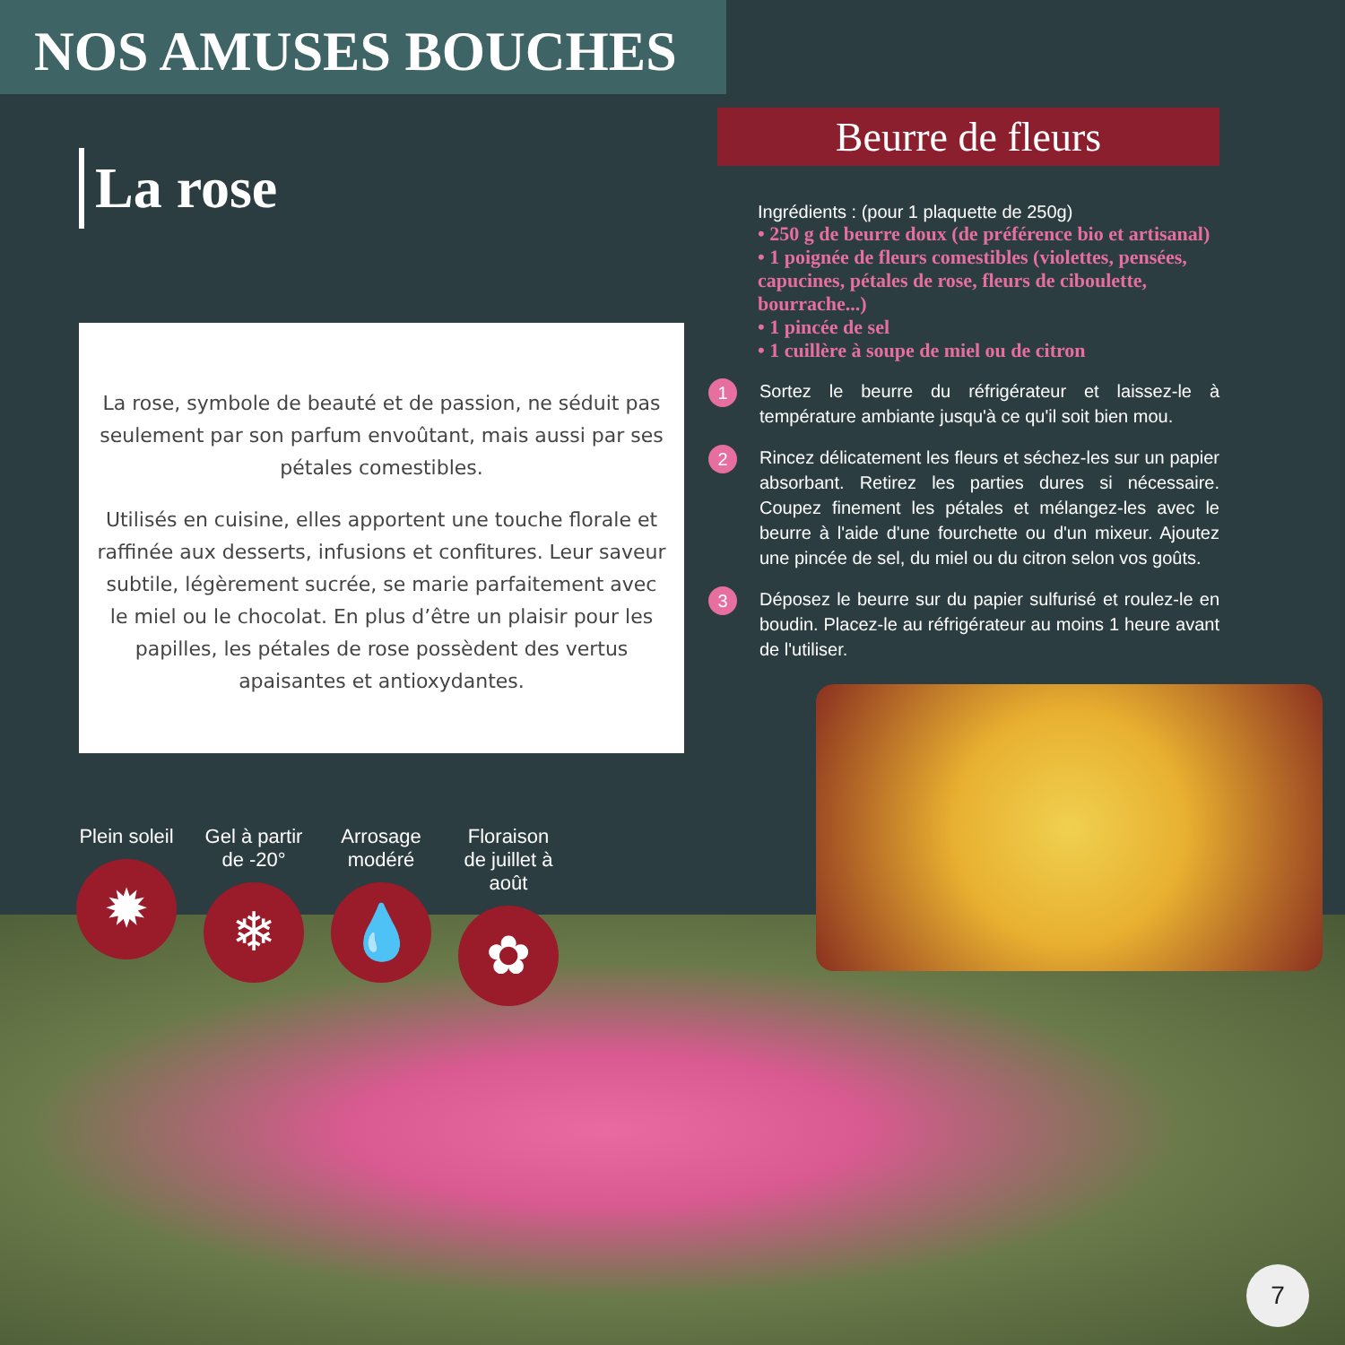NOS AMUSES BOUCHES
La rose
La rose, symbole de beauté et de passion, ne séduit pas seulement par son parfum envoûtant, mais aussi par ses pétales comestibles.
Utilisés en cuisine, elles apportent une touche florale et raffinée aux desserts, infusions et confitures. Leur saveur subtile, légèrement sucrée, se marie parfaitement avec le miel ou le chocolat. En plus d’être un plaisir pour les papilles, les pétales de rose possèdent des vertus apaisantes et antioxydantes.
Plein soleil
✹
Gel à partir de -20°
❄
Arrosage modéré
💧
Floraison de juillet à août
✿
Beurre de fleurs
Ingrédients : (pour 1 plaquette de 250g)
• 250 g de beurre doux (de préférence bio et artisanal)
• 1 poignée de fleurs comestibles (violettes, pensées, capucines, pétales de rose, fleurs de ciboulette, bourrache...)
• 1 pincée de sel
• 1 cuillère à soupe de miel ou de citron
1 Sortez le beurre du réfrigérateur et laissez-le à température ambiante jusqu'à ce qu'il soit bien mou.
2 Rincez délicatement les fleurs et séchez-les sur un papier absorbant. Retirez les parties dures si nécessaire. Coupez finement les pétales et mélangez-les avec le beurre à l'aide d'une fourchette ou d'un mixeur. Ajoutez une pincée de sel, du miel ou du citron selon vos goûts.
3 Déposez le beurre sur du papier sulfurisé et roulez-le en boudin. Placez-le au réfrigérateur au moins 1 heure avant de l'utiliser.
7